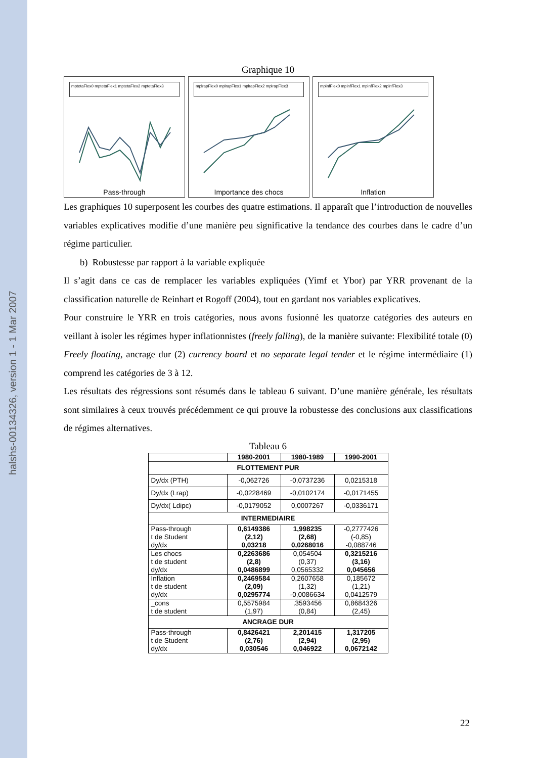halshs-00134326, version 1 - 1 Mar 2007
Graphique 10
mptetaFlex0 mptetaFlex1 mptetaFlex2 mptetaFlex3
Pass-through
mplrapFlex0 mplrapFlex1 mplrapFlex2 mplrapFlex3
Importance des chocs
mpinfFlex0 mpinfFlex1 mpinfFlex2 mpinfFlex3
Inflation
Les graphiques 10 superposent les courbes des quatre estimations. Il apparaît que l’introduction de nouvelles variables explicatives modifie d’une manière peu significative la tendance des courbes dans le cadre d’un régime particulier.
b) Robustesse par rapport à la variable expliquée
Il s’agit dans ce cas de remplacer les variables expliquées (Yimf et Ybor) par YRR provenant de la classification naturelle de Reinhart et Rogoff (2004), tout en gardant nos variables explicatives.
Pour construire le YRR en trois catégories, nous avons fusionné les quatorze catégories des auteurs en veillant à isoler les régimes hyper inflationnistes (freely falling), de la manière suivante: Flexibilité totale (0) Freely floating, ancrage dur (2) currency board et no separate legal tender et le régime intermédiaire (1) comprend les catégories de 3 à 12.
Les résultats des régressions sont résumés dans le tableau 6 suivant. D’une manière générale, les résultats sont similaires à ceux trouvés précédemment ce qui prouve la robustesse des conclusions aux classifications de régimes alternatives.
Tableau 6
| | 1980-2001 | 1980-1989 | 1990-2001 |
| --- | --- | --- | --- |
| FLOTTEMENT PUR | | | |
| Dy/dx (PTH) | -0,062726 | -0,0737236 | 0,0215318 |
| Dy/dx (Lrap) | -0,0228469 | -0,0102174 | -0,0171455 |
| Dy/dx( Ldipc) | -0,0179052 | 0,0007267 | -0,0336171 |
| INTERMEDIAIRE | | | |
| Pass-through t de Student dy/dx | 0,6149386 (2,12) 0,03218 | 1,998235 (2,68) 0,0268016 | -0,2777426 (-0,85) -0,088746 |
| Les chocs t de student dy/dx | 0,2263686 (2,8) 0,0486899 | 0,054504 (0,37) 0,0565332 | 0,3215216 (3,16) 0,045656 |
| Inflation t de student dy/dx | 0,2469584 (2,09) 0,0295774 | 0,2607658 (1,32) -0,0086634 | 0,185672 (1,21) 0,0412579 |
| _cons t de student | 0,5575984 (1,97) | ,3593456 (0,84) | 0,8684326 (2,45) |
| ANCRAGE DUR | | | |
| Pass-through t de Student dy/dx | 0,8426421 (2,76) 0,030546 | 2,201415 (2,94) 0,046922 | 1,317205 (2,95) 0,0672142 |
22